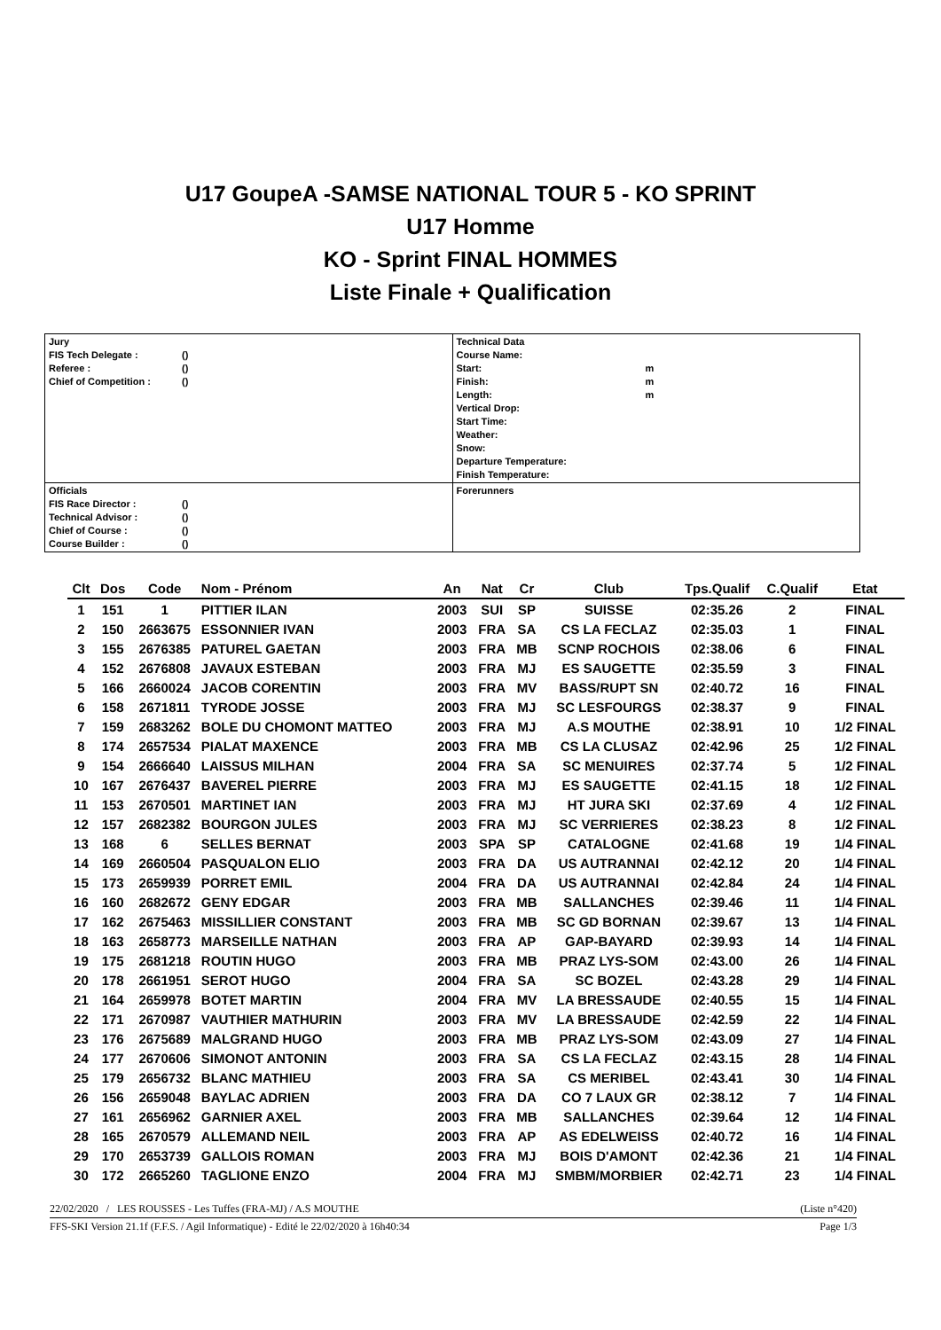U17 GoupeA -SAMSE NATIONAL TOUR 5 - KO SPRINT
U17 Homme
KO - Sprint FINAL HOMMES
Liste Finale + Qualification
| Jury FIS Tech Delegate : () Referee : () Chief of Competition : () | Technical Data Course Name: Start: m Finish: m Length: m Vertical Drop: Start Time: Weather: Snow: Departure Temperature: Finish Temperature: |
| Officials FIS Race Director : () Technical Advisor : () Chief of Course : () Course Builder : () | Forerunners |
| Clt | Dos | Code | Nom - Prénom | An | Nat | Cr | Club | Tps.Qualif | C.Qualif | Etat |
| --- | --- | --- | --- | --- | --- | --- | --- | --- | --- | --- |
| 1 | 151 | 1 | PITTIER ILAN | 2003 | SUI | SP | SUISSE | 02:35.26 | 2 | FINAL |
| 2 | 150 | 2663675 | ESSONNIER IVAN | 2003 | FRA | SA | CS LA FECLAZ | 02:35.03 | 1 | FINAL |
| 3 | 155 | 2676385 | PATUREL GAETAN | 2003 | FRA | MB | SCNP ROCHOIS | 02:38.06 | 6 | FINAL |
| 4 | 152 | 2676808 | JAVAUX ESTEBAN | 2003 | FRA | MJ | ES SAUGETTE | 02:35.59 | 3 | FINAL |
| 5 | 166 | 2660024 | JACOB CORENTIN | 2003 | FRA | MV | BASS/RUPT SN | 02:40.72 | 16 | FINAL |
| 6 | 158 | 2671811 | TYRODE JOSSE | 2003 | FRA | MJ | SC LESFOURGS | 02:38.37 | 9 | FINAL |
| 7 | 159 | 2683262 | BOLE DU CHOMONT MATTEO | 2003 | FRA | MJ | A.S MOUTHE | 02:38.91 | 10 | 1/2 FINAL |
| 8 | 174 | 2657534 | PIALAT MAXENCE | 2003 | FRA | MB | CS LA CLUSAZ | 02:42.96 | 25 | 1/2 FINAL |
| 9 | 154 | 2666640 | LAISSUS MILHAN | 2004 | FRA | SA | SC MENUIRES | 02:37.74 | 5 | 1/2 FINAL |
| 10 | 167 | 2676437 | BAVEREL PIERRE | 2003 | FRA | MJ | ES SAUGETTE | 02:41.15 | 18 | 1/2 FINAL |
| 11 | 153 | 2670501 | MARTINET IAN | 2003 | FRA | MJ | HT JURA SKI | 02:37.69 | 4 | 1/2 FINAL |
| 12 | 157 | 2682382 | BOURGON JULES | 2003 | FRA | MJ | SC VERRIERES | 02:38.23 | 8 | 1/2 FINAL |
| 13 | 168 | 6 | SELLES BERNAT | 2003 | SPA | SP | CATALOGNE | 02:41.68 | 19 | 1/4 FINAL |
| 14 | 169 | 2660504 | PASQUALON ELIO | 2003 | FRA | DA | US AUTRANNAI | 02:42.12 | 20 | 1/4 FINAL |
| 15 | 173 | 2659939 | PORRET EMIL | 2004 | FRA | DA | US AUTRANNAI | 02:42.84 | 24 | 1/4 FINAL |
| 16 | 160 | 2682672 | GENY EDGAR | 2003 | FRA | MB | SALLANCHES | 02:39.46 | 11 | 1/4 FINAL |
| 17 | 162 | 2675463 | MISSILLIER CONSTANT | 2003 | FRA | MB | SC GD BORNAN | 02:39.67 | 13 | 1/4 FINAL |
| 18 | 163 | 2658773 | MARSEILLE NATHAN | 2003 | FRA | AP | GAP-BAYARD | 02:39.93 | 14 | 1/4 FINAL |
| 19 | 175 | 2681218 | ROUTIN HUGO | 2003 | FRA | MB | PRAZ LYS-SOM | 02:43.00 | 26 | 1/4 FINAL |
| 20 | 178 | 2661951 | SEROT HUGO | 2004 | FRA | SA | SC BOZEL | 02:43.28 | 29 | 1/4 FINAL |
| 21 | 164 | 2659978 | BOTET MARTIN | 2004 | FRA | MV | LA BRESSAUDE | 02:40.55 | 15 | 1/4 FINAL |
| 22 | 171 | 2670987 | VAUTHIER MATHURIN | 2003 | FRA | MV | LA BRESSAUDE | 02:42.59 | 22 | 1/4 FINAL |
| 23 | 176 | 2675689 | MALGRAND HUGO | 2003 | FRA | MB | PRAZ LYS-SOM | 02:43.09 | 27 | 1/4 FINAL |
| 24 | 177 | 2670606 | SIMONOT ANTONIN | 2003 | FRA | SA | CS LA FECLAZ | 02:43.15 | 28 | 1/4 FINAL |
| 25 | 179 | 2656732 | BLANC MATHIEU | 2003 | FRA | SA | CS MERIBEL | 02:43.41 | 30 | 1/4 FINAL |
| 26 | 156 | 2659048 | BAYLAC ADRIEN | 2003 | FRA | DA | CO 7 LAUX GR | 02:38.12 | 7 | 1/4 FINAL |
| 27 | 161 | 2656962 | GARNIER AXEL | 2003 | FRA | MB | SALLANCHES | 02:39.64 | 12 | 1/4 FINAL |
| 28 | 165 | 2670579 | ALLEMAND NEIL | 2003 | FRA | AP | AS EDELWEISS | 02:40.72 | 16 | 1/4 FINAL |
| 29 | 170 | 2653739 | GALLOIS ROMAN | 2003 | FRA | MJ | BOIS D'AMONT | 02:42.36 | 21 | 1/4 FINAL |
| 30 | 172 | 2665260 | TAGLIONE ENZO | 2004 | FRA | MJ | SMBM/MORBIER | 02:42.71 | 23 | 1/4 FINAL |
22/02/2020 / LES ROUSSES - Les Tuffes (FRA-MJ) / A.S MOUTHE (Liste n°420)
FFS-SKI Version 21.1f (F.F.S. / Agil Informatique) - Edité le 22/02/2020 à 16h40:34 Page 1/3